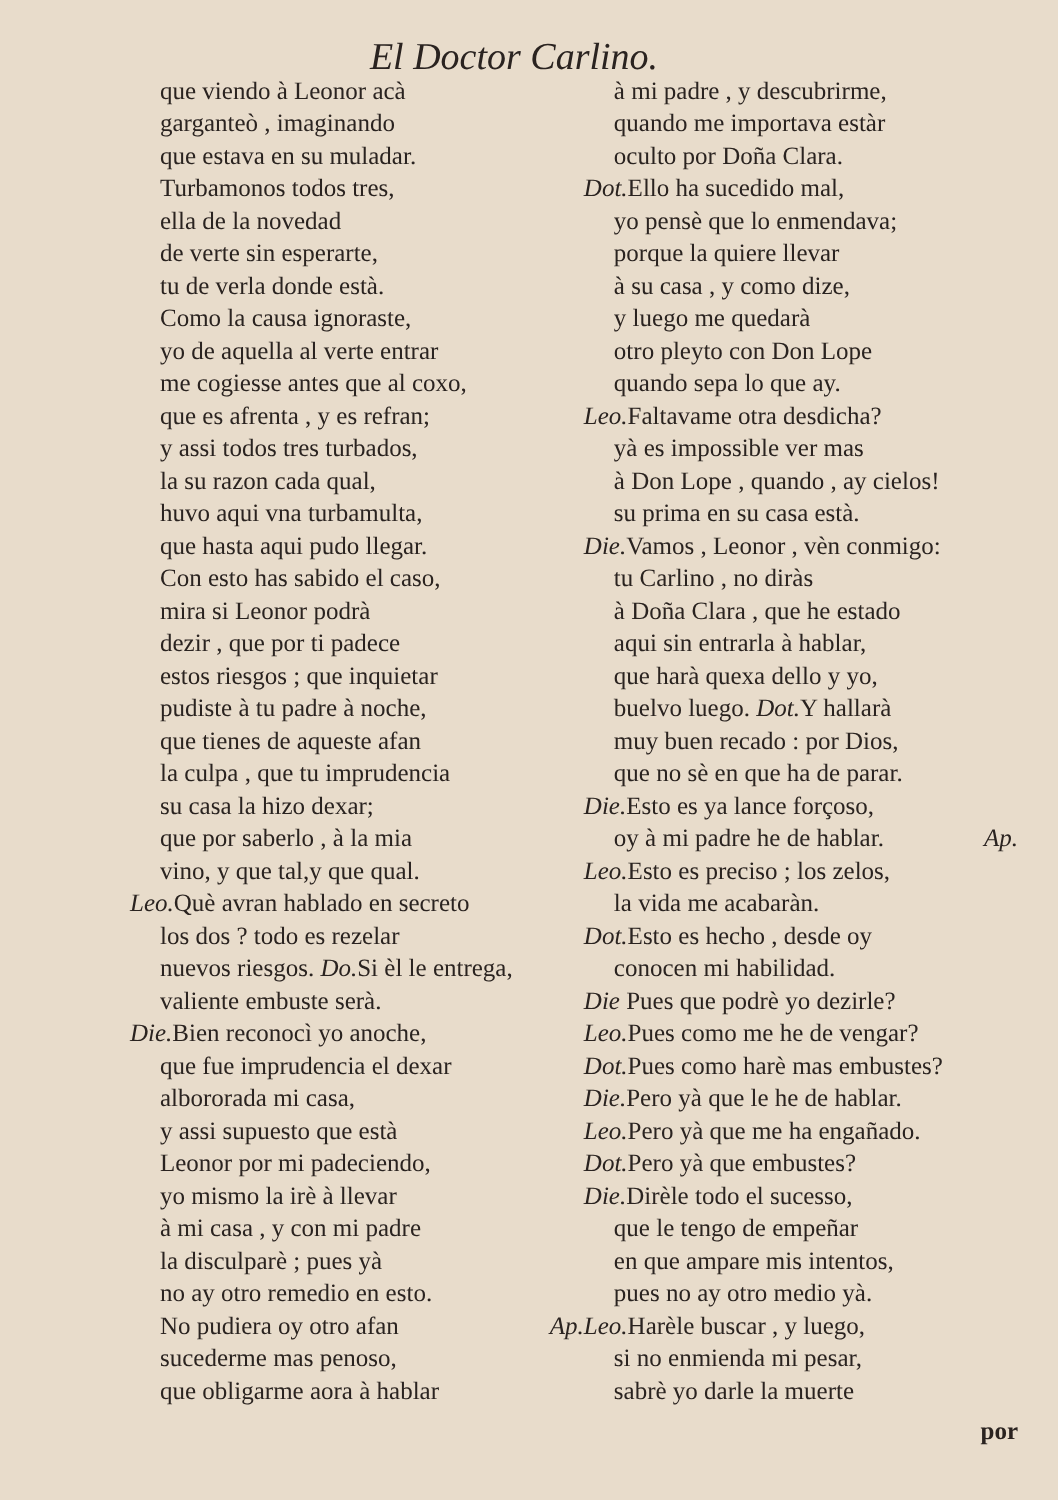El Doctor Carlino.
que viendo à Leonor acà
garganteò , imaginando
que estava en su muladar.
Turbamonos todos tres,
ella de la novedad
de verte sin esperarte,
tu de verla donde està.
Como la causa ignoraste,
yo de aquella al verte entrar
me cogiesse antes que al coxo,
que es afrenta , y es refran;
y assi todos tres turbados,
la su razon cada qual,
huvo aqui vna turbamulta,
que hasta aqui pudo llegar.
Con esto has sabido el caso,
mira si Leonor podrà
dezir , que por ti padece
estos riesgos ; que inquietar
pudiste à tu padre à noche,
que tienes de aqueste afan
la culpa , que tu imprudencia
su casa la hizo dexar;
que por saberlo , à la mia
vino, y que tal,y que qual.
Leo. Què avran hablado en secreto
los dos ? todo es rezelar
nuevos riesgos. Do. Si èl le entrega,
valiente embuste serà.
Die. Bien reconocì yo anoche,
que fue imprudencia el dexar
albororada mi casa,
y assi supuesto que està
Leonor por mi padeciendo,
yo mismo la irè à llevar
à mi casa , y con mi padre
la disculparè ; pues yà
no ay otro remedio en esto.
No pudiera oy otro afan Ap.
sucederme mas penoso,
que obligarme aora à hablar
à mi padre , y descubrirme,
quando me importava estàr
oculto por Doña Clara.
Dot. Ello ha sucedido mal,
yo pensè que lo enmendava;
porque la quiere llevar
à su casa , y como dize,
y luego me quedarà
otro pleyto con Don Lope
quando sepa lo que ay.
Leo. Faltavame otra desdicha?
yà es impossible ver mas
à Don Lope , quando , ay cielos!
su prima en su casa està.
Die. Vamos , Leonor , vèn conmigo:
tu Carlino , no diràs
à Doña Clara , que he estado
aqui sin entrarla à hablar,
que harà quexa dello y yo,
buelvo luego. Dot. Y hallarà
muy buen recado : por Dios,
que no sè en que ha de parar.
Die. Esto es ya lance forçoso,
oy à mi padre he de hablar. Ap.
Leo. Esto es precisο ; los zelos,
la vida me acabaràn.
Dot. Esto es hecho , desde oy
conocen mi habilidad.
Die Pues que podrè yo dezirle?
Leo. Pues como me he de vengar?
Dot. Pues como harè mas embustes?
Die. Pero yà que le he de hablar.
Leo. Pero yà que me ha engañado.
Dot. Pero yà que embustes?
Die. Dirèle todo el sucesso,
que le tengo de empeñar
en que ampare mis intentos,
pues no ay otro medio yà.
Leo. Harèle buscar , y luego,
si no enmienda mi pesar,
sabrè yo darle la muerte
por